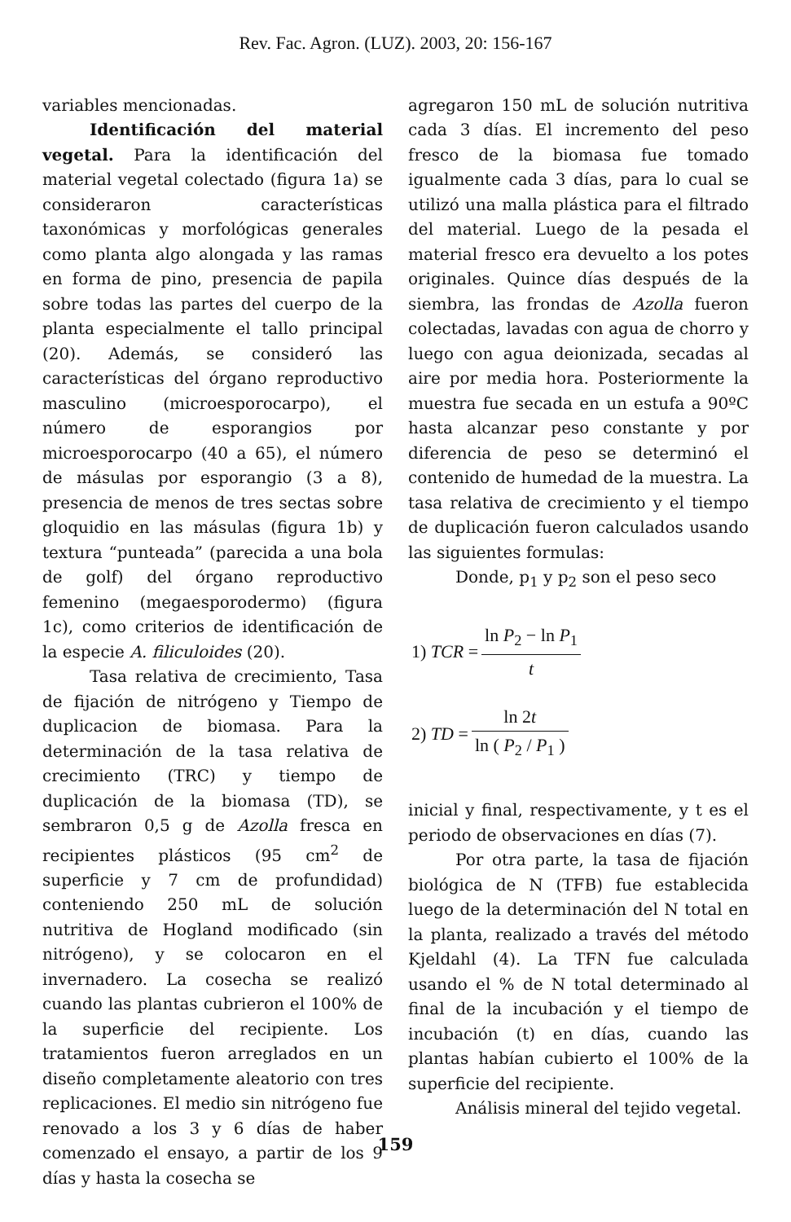Rev. Fac. Agron. (LUZ). 2003, 20: 156-167
variables mencionadas.
Identificación del material vegetal. Para la identificación del material vegetal colectado (figura 1a) se consideraron características taxonómicas y morfológicas generales como planta algo alongada y las ramas en forma de pino, presencia de papila sobre todas las partes del cuerpo de la planta especialmente el tallo principal (20). Además, se consideró las características del órgano reproductivo masculino (microesporocarpo), el número de esporangios por microesporocarpo (40 a 65), el número de másulas por esporangio (3 a 8), presencia de menos de tres sectas sobre gloquidio en las másulas (figura 1b) y textura “punteada” (parecida a una bola de golf) del órgano reproductivo femenino (megaesporodermo) (figura 1c), como criterios de identificación de la especie A. filiculoides (20).
Tasa relativa de crecimiento, Tasa de fijación de nitrógeno y Tiempo de duplicacion de biomasa. Para la determinación de la tasa relativa de crecimiento (TRC) y tiempo de duplicación de la biomasa (TD), se sembraron 0,5 g de Azolla fresca en recipientes plásticos (95 cm<sup>2</sup> de superficie y 7 cm de profundidad) conteniendo 250 mL de solución nutritiva de Hogland modificado (sin nitrógeno), y se colocaron en el invernadero. La cosecha se realizó cuando las plantas cubrieron el 100% de la superficie del recipiente. Los tratamientos fueron arreglados en un diseño completamente aleatorio con tres replicaciones. El medio sin nitrógeno fue renovado a los 3 y 6 días de haber comenzado el ensayo, a partir de los 9 días y hasta la cosecha se
agregaron 150 mL de solución nutritiva cada 3 días. El incremento del peso fresco de la biomasa fue tomado igualmente cada 3 días, para lo cual se utilizó una malla plástica para el filtrado del material. Luego de la pesada el material fresco era devuelto a los potes originales. Quince días después de la siembra, las frondas de Azolla fueron colectadas, lavadas con agua de chorro y luego con agua deionizada, secadas al aire por media hora. Posteriormente la muestra fue secada en un estufa a 90ºC hasta alcanzar peso constante y por diferencia de peso se determinó el contenido de humedad de la muestra. La tasa relativa de crecimiento y el tiempo de duplicación fueron calculados usando las siguientes formulas:
Donde, p<sub>1</sub> y p<sub>2</sub> son el peso seco
| 1) TCR = | ln P<sub>2</sub> − ln P<sub>1</sub> |
| | t |
| 2) TD = | ln 2 t |
| | ln ( P<sub>2</sub> / P<sub>1</sub> ) |
inicial y final, respectivamente, y t es el periodo de observaciones en días (7).
Por otra parte, la tasa de fijación biológica de N (TFB) fue establecida luego de la determinación del N total en la planta, realizado a través del método Kjeldahl (4). La TFN fue calculada usando el % de N total determinado al final de la incubación y el tiempo de incubación (t) en días, cuando las plantas habían cubierto el 100% de la superficie del recipiente.
Análisis mineral del tejido vegetal.
159